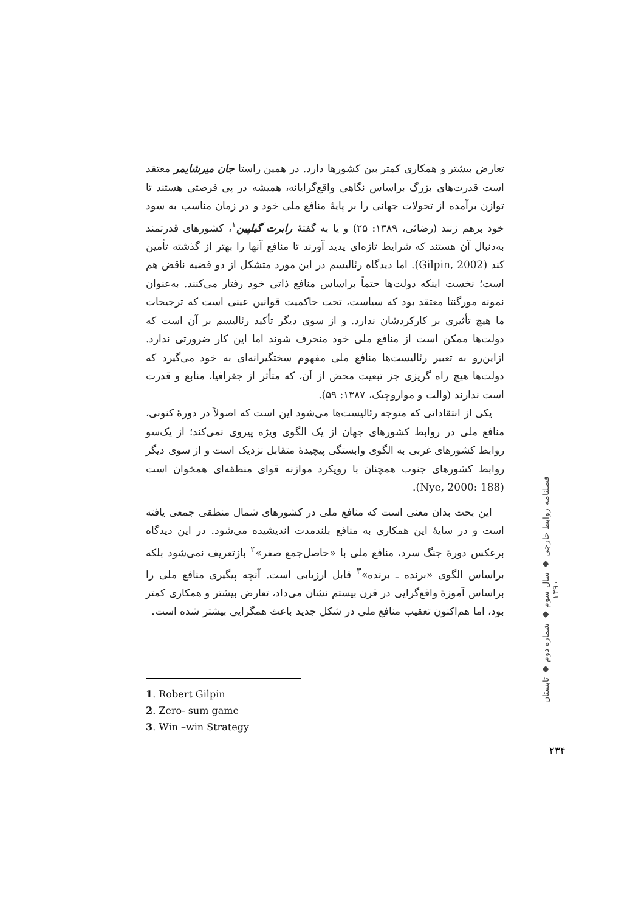تعارض بیشتر و همکاری کمتر بین کشورها دارد. در همین راستا جان میرشایمر معتقد است قدرت‌های بزرگ براساس نگاهی واقع‌گرایانه، همیشه در پی فرصتی هستند تا توازن برآمده از تحولات جهانی را بر پایهٔ منافع ملی خود و در زمان مناسب به سود خود برهم زنند (رضائی، ۱۳۸۹: ۲۵) و یا به گفتهٔ رابرت گیلپین<sup>۱</sup>، کشورهای قدرتمند به‌دنبال آن هستند که شرایط تازه‌ای پدید آورند تا منافع آنها را بهتر از گذشته تأمین کند (Gilpin, 2002). اما دیدگاه رئالیسم در این مورد متشکل از دو قضیه ناقض هم است؛ نخست اینکه دولت‌ها حتماً براساس منافع ذاتی خود رفتار می‌کنند. به‌عنوان نمونه مورگنتا معتقد بود که سیاست، تحت حاکمیت قوانین عینی است که ترجیحات ما هیچ تأثیری بر کارکردشان ندارد. و از سوی دیگر تأکید رئالیسم بر آن است که دولت‌ها ممکن است از منافع ملی خود منحرف شوند اما این کار ضرورتی ندارد. ازاین‌رو به تعبیر رئالیست‌ها منافع ملی مفهوم سختگیرانه‌ای به خود می‌گیرد که دولت‌ها هیچ راه گریزی جز تبعیت محض از آن، که متأثر از جغرافیا، منابع و قدرت است ندارند (والت و مواروچیک، ۱۳۸۷: ۵۹).
یکی از انتقاداتی که متوجه رئالیست‌ها می‌شود این است که اصولاً در دورهٔ کنونی، منافع ملی در روابط کشورهای جهان از یک الگوی ویژه پیروی نمی‌کند؛ از یک‌سو روابط کشورهای غربی به الگوی وابستگی پیچیدهٔ متقابل نزدیک است و از سوی دیگر روابط کشورهای جنوب همچنان با رویکرد موازنه قوای منطقه‌ای همخوان است (Nye, 2000: 188).
این بحث بدان معنی است که منافع ملی در کشورهای شمال منطقی جمعی یافته است و در سایهٔ این همکاری به منافع بلندمدت اندیشیده می‌شود. در این دیدگاه برعکس دورهٔ جنگ سرد، منافع ملی با «حاصل‌جمع صفر»<sup>۲</sup> بازتعریف نمی‌شود بلکه براساس الگوی «برنده ـ برنده»<sup>۳</sup> قابل ارزیابی است. آنچه پیگیری منافع ملی را براساس آموزهٔ واقع‌گرایی در قرن بیستم نشان می‌داد، تعارض بیشتر و همکاری کمتر بود، اما هم‌اکنون تعقیب منافع ملی در شکل جدید باعث همگرایی بیشتر شده است.
1. Robert Gilpin
2. Zero- sum game
3. Win –win Strategy
فصلنامه روابط خارجی ◆ سال سوم ◆ شماره دوم ◆ تابستان ۱۳۹۰
۲۳۴